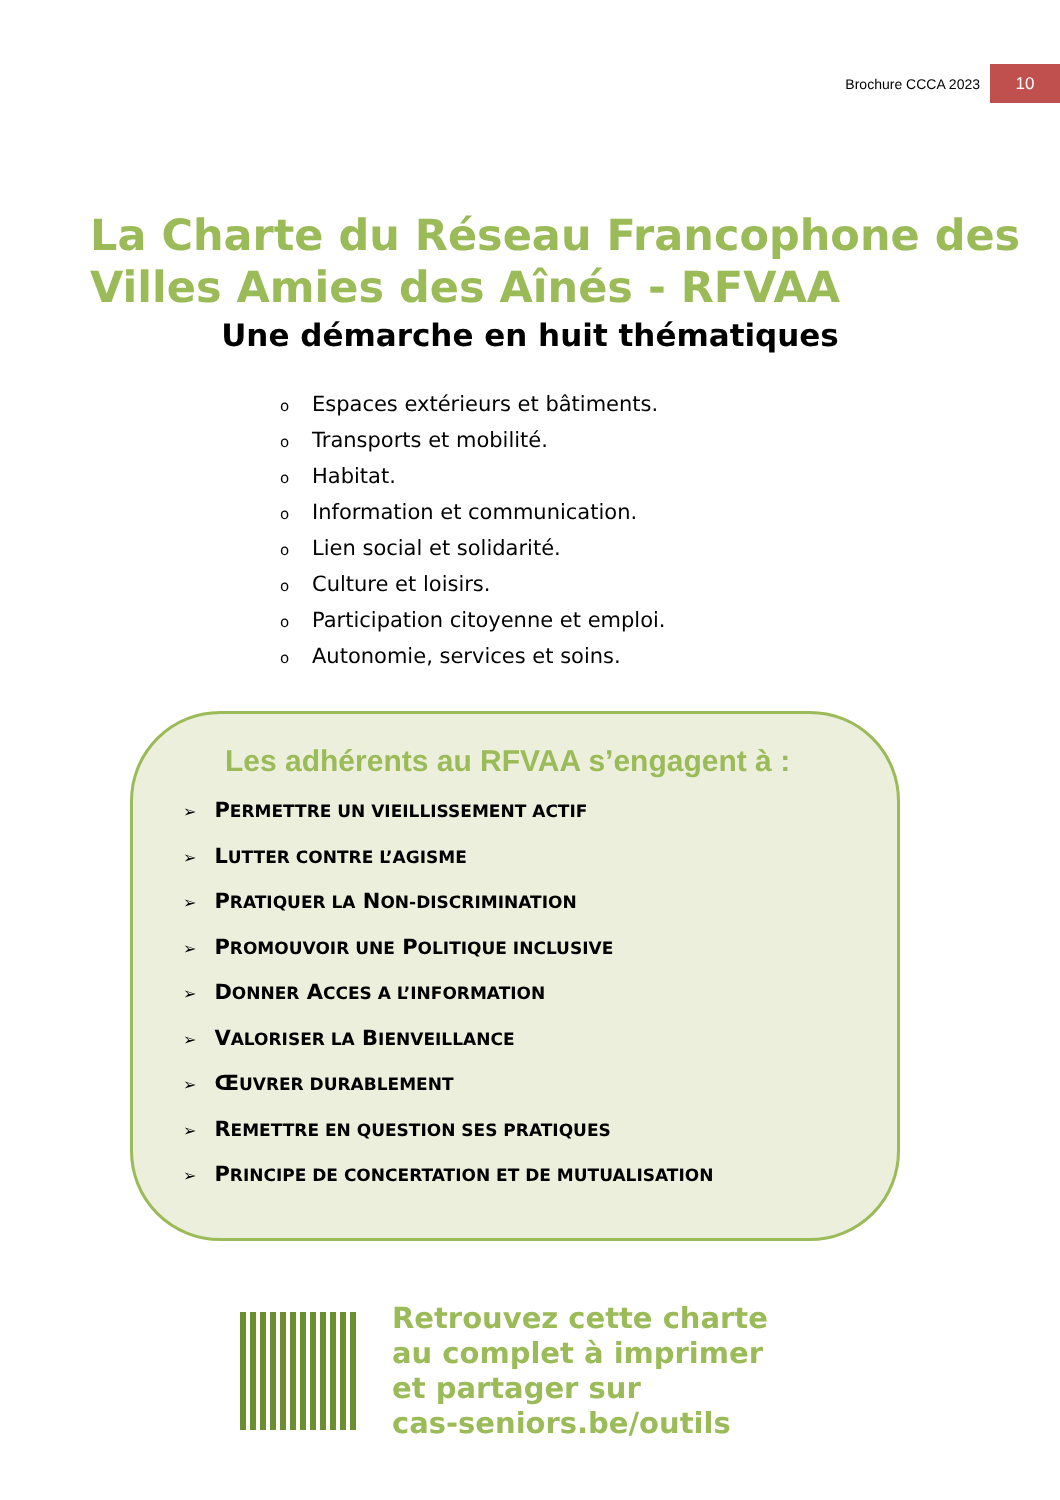Brochure CCCA 2023 10
La Charte du Réseau Francophone des Villes Amies des Aînés - RFVAA
Une démarche en huit thématiques
Espaces extérieurs et bâtiments.
Transports et mobilité.
Habitat.
Information et communication.
Lien social et solidarité.
Culture et loisirs.
Participation citoyenne et emploi.
Autonomie, services et soins.
Les adhérents au RFVAA s’engagent à :
➢ PERMETTRE UN VIEILLISSEMENT ACTIF
➢ LUTTER CONTRE L’AGISME
➢ PRATIQUER LA NON-DISCRIMINATION
➢ PROMOUVOIR UNE POLITIQUE INCLUSIVE
➢ DONNER ACCES A L’INFORMATION
➢ VALORISER LA BIENVEILLANCE
➢ ŒUVRER DURABLEMENT
➢ REMETTRE EN QUESTION SES PRATIQUES
➢ PRINCIPE DE CONCERTATION ET DE MUTUALISATION
Retrouvez cette charte
au complet à imprimer
et partager sur
cas-seniors.be/outils